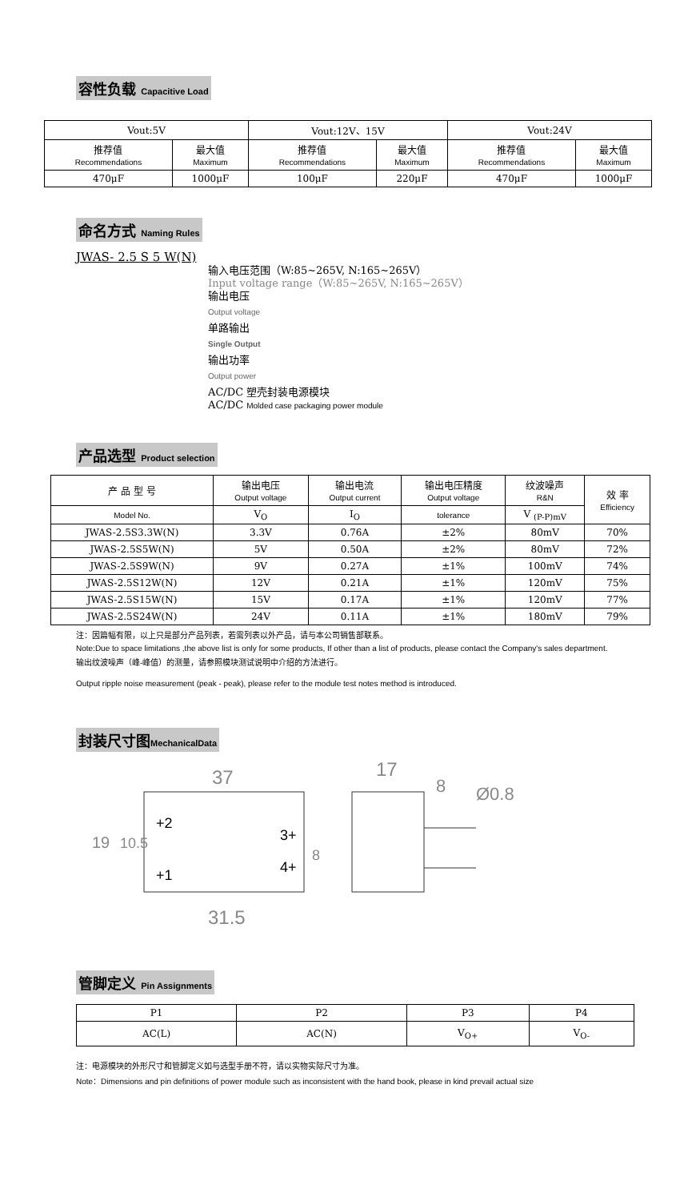容性负载 Capacitive Load
| Vout:5V | | Vout:12V、15V | | Vout:24V | |
| 推荐值 Recommendations | 最大值 Maximum | 推荐值 Recommendations | 最大值 Maximum | 推荐值 Recommendations | 最大值 Maximum |
| 470μF | 1000μF | 100μF | 220μF | 470μF | 1000μF |
命名方式 Naming Rules
JWAS- 2.5 S 5 W(N)
输入电压范围（W:85~265V, N:165~265V）
Input voltage range（W:85~265V, N:165~265V）
输出电压
Output voltage
单路输出
Single Output
输出功率
Output power
AC/DC 塑壳封装电源模块
AC/DC Molded case packaging power module
产品选型 Product selection
| 产 品 型 号 | 输出电压 Output voltage | 输出电流 Output current | 输出电压精度 Output voltage | 纹波噪声 R&N | 效 率 Efficiency |
| Model No. | V<sub>O</sub> | I<sub>O</sub> | tolerance | V <sub>(P-P)mV</sub> | |
| JWAS-2.5S3.3W(N) | 3.3V | 0.76A | ±2% | 80mV | 70% |
| JWAS-2.5S5W(N) | 5V | 0.50A | ±2% | 80mV | 72% |
| JWAS-2.5S9W(N) | 9V | 0.27A | ±1% | 100mV | 74% |
| JWAS-2.5S12W(N) | 12V | 0.21A | ±1% | 120mV | 75% |
| JWAS-2.5S15W(N) | 15V | 0.17A | ±1% | 120mV | 77% |
| JWAS-2.5S24W(N) | 24V | 0.11A | ±1% | 180mV | 79% |
注：因篇幅有限，以上只是部分产品列表，若需列表以外产品，请与本公司销售部联系。
Note:Due to space limitations ,the above list is only for some products, If other than a list of products, please contact the Company's sales department.
输出纹波噪声（峰-峰值）的测量，请参照模块测试说明中介绍的方法进行。
Output ripple noise measurement (peak - peak), please refer to the module test notes method is introduced.
封装尺寸图MechanicalData
37
17
8
Ø0.8
+2
+1
3+
4+
19
10.5
8
31.5
管脚定义 Pin Assignments
| P1 | P2 | P3 | P4 |
| AC(L) | AC(N) | V<sub>O+</sub> | V<sub>O-</sub> |
注：电源模块的外形尺寸和管脚定义如与选型手册不符，请以实物实际尺寸为准。
Note：Dimensions and pin definitions of power module such as inconsistent with the hand book, please in kind prevail actual size